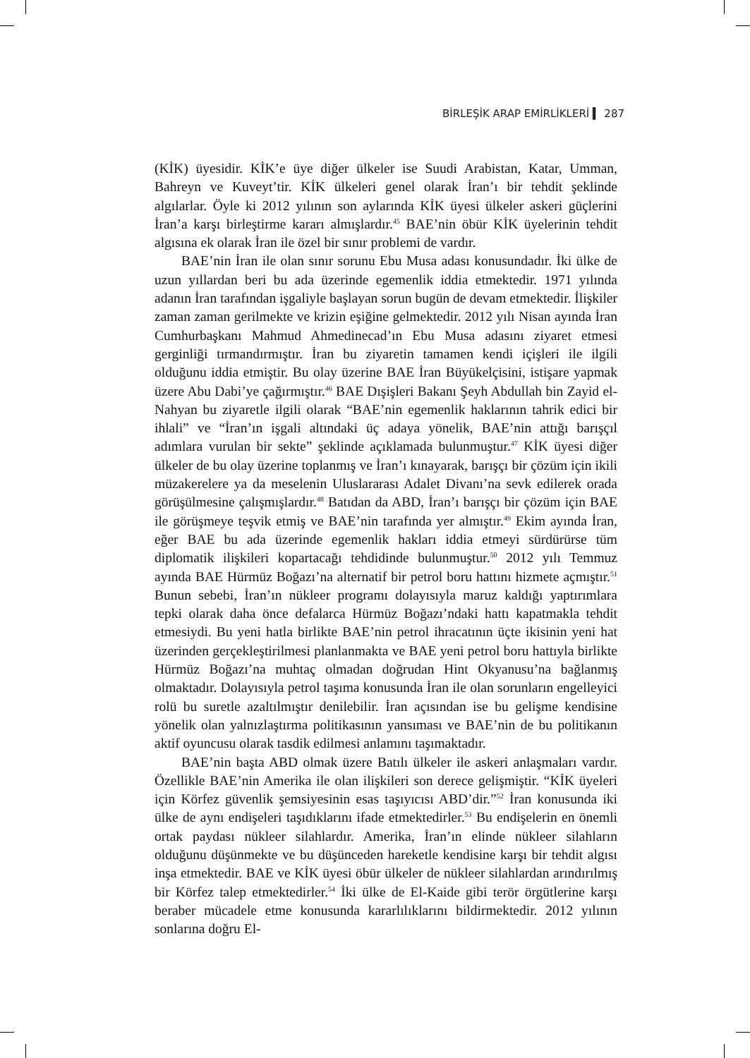BİRLEŞİK ARAP EMİRLİKLERİ ▍ 287
(KİK) üyesidir. KİK’e üye diğer ülkeler ise Suudi Arabistan, Katar, Umman, Bahreyn ve Kuveyt’tir. KİK ülkeleri genel olarak İran’ı bir tehdit şeklinde algılarlar. Öyle ki 2012 yılının son aylarında KİK üyesi ülkeler askeri güçlerini İran’a karşı birleştirme kararı almışlardır.<sup>45</sup> BAE’nin öbür KİK üyelerinin tehdit algısına ek olarak İran ile özel bir sınır problemi de vardır.
BAE’nin İran ile olan sınır sorunu Ebu Musa adası konusundadır. İki ülke de uzun yıllardan beri bu ada üzerinde egemenlik iddia etmektedir. 1971 yılında adanın İran tarafından işgaliyle başlayan sorun bugün de devam etmektedir. İlişkiler zaman zaman gerilmekte ve krizin eşiğine gelmektedir. 2012 yılı Nisan ayında İran Cumhurbaşkanı Mahmud Ahmedinecad’ın Ebu Musa adasını ziyaret etmesi gerginliği tırmandırmıştır. İran bu ziyaretin tamamen kendi içişleri ile ilgili olduğunu iddia etmiştir. Bu olay üzerine BAE İran Büyükelçisini, istişare yapmak üzere Abu Dabi’ye çağırmıştır.<sup>46</sup> BAE Dışişleri Bakanı Şeyh Abdullah bin Zayid el-Nahyan bu ziyaretle ilgili olarak “BAE’nin egemenlik haklarının tahrik edici bir ihlali” ve “İran’ın işgali altındaki üç adaya yönelik, BAE’nin attığı barışçıl adımlara vurulan bir sekte” şeklinde açıklamada bulunmuştur.<sup>47</sup> KİK üyesi diğer ülkeler de bu olay üzerine toplanmış ve İran’ı kınayarak, barışçı bir çözüm için ikili müzakerelere ya da meselenin Uluslararası Adalet Divanı’na sevk edilerek orada görüşülmesine çalışmışlardır.<sup>48</sup> Batıdan da ABD, İran’ı barışçı bir çözüm için BAE ile görüşmeye teşvik etmiş ve BAE’nin tarafında yer almıştır.<sup>49</sup> Ekim ayında İran, eğer BAE bu ada üzerinde egemenlik hakları iddia etmeyi sürdürürse tüm diplomatik ilişkileri kopartacağı tehdidinde bulunmuştur.<sup>50</sup> 2012 yılı Temmuz ayında BAE Hürmüz Boğazı’na alternatif bir petrol boru hattını hizmete açmıştır.<sup>51</sup> Bunun sebebi, İran’ın nükleer programı dolayısıyla maruz kaldığı yaptırımlara tepki olarak daha önce defalarca Hürmüz Boğazı’ndaki hattı kapatmakla tehdit etmesiydi. Bu yeni hatla birlikte BAE’nin petrol ihracatının üçte ikisinin yeni hat üzerinden gerçekleştirilmesi planlanmakta ve BAE yeni petrol boru hattıyla birlikte Hürmüz Boğazı’na muhtaç olmadan doğrudan Hint Okyanusu’na bağlanmış olmaktadır. Dolayısıyla petrol taşıma konusunda İran ile olan sorunların engelleyici rolü bu suretle azaltılmıştır denilebilir. İran açısından ise bu gelişme kendisine yönelik olan yalnızlaştırma politikasının yansıması ve BAE’nin de bu politikanın aktif oyuncusu olarak tasdik edilmesi anlamını taşımaktadır.
BAE’nin başta ABD olmak üzere Batılı ülkeler ile askeri anlaşmaları vardır. Özellikle BAE’nin Amerika ile olan ilişkileri son derece gelişmiştir. “KİK üyeleri için Körfez güvenlik şemsiyesinin esas taşıyıcısı ABD’dir.”<sup>52</sup> İran konusunda iki ülke de aynı endişeleri taşıdıklarını ifade etmektedirler.<sup>53</sup> Bu endişelerin en önemli ortak paydası nükleer silahlardır. Amerika, İran’ın elinde nükleer silahların olduğunu düşünmekte ve bu düşünceden hareketle kendisine karşı bir tehdit algısı inşa etmektedir. BAE ve KİK üyesi öbür ülkeler de nükleer silahlardan arındırılmış bir Körfez talep etmektedirler.<sup>54</sup> İki ülke de El-Kaide gibi terör örgütlerine karşı beraber mücadele etme konusunda kararlılıklarını bildirmektedir. 2012 yılının sonlarına doğru El-